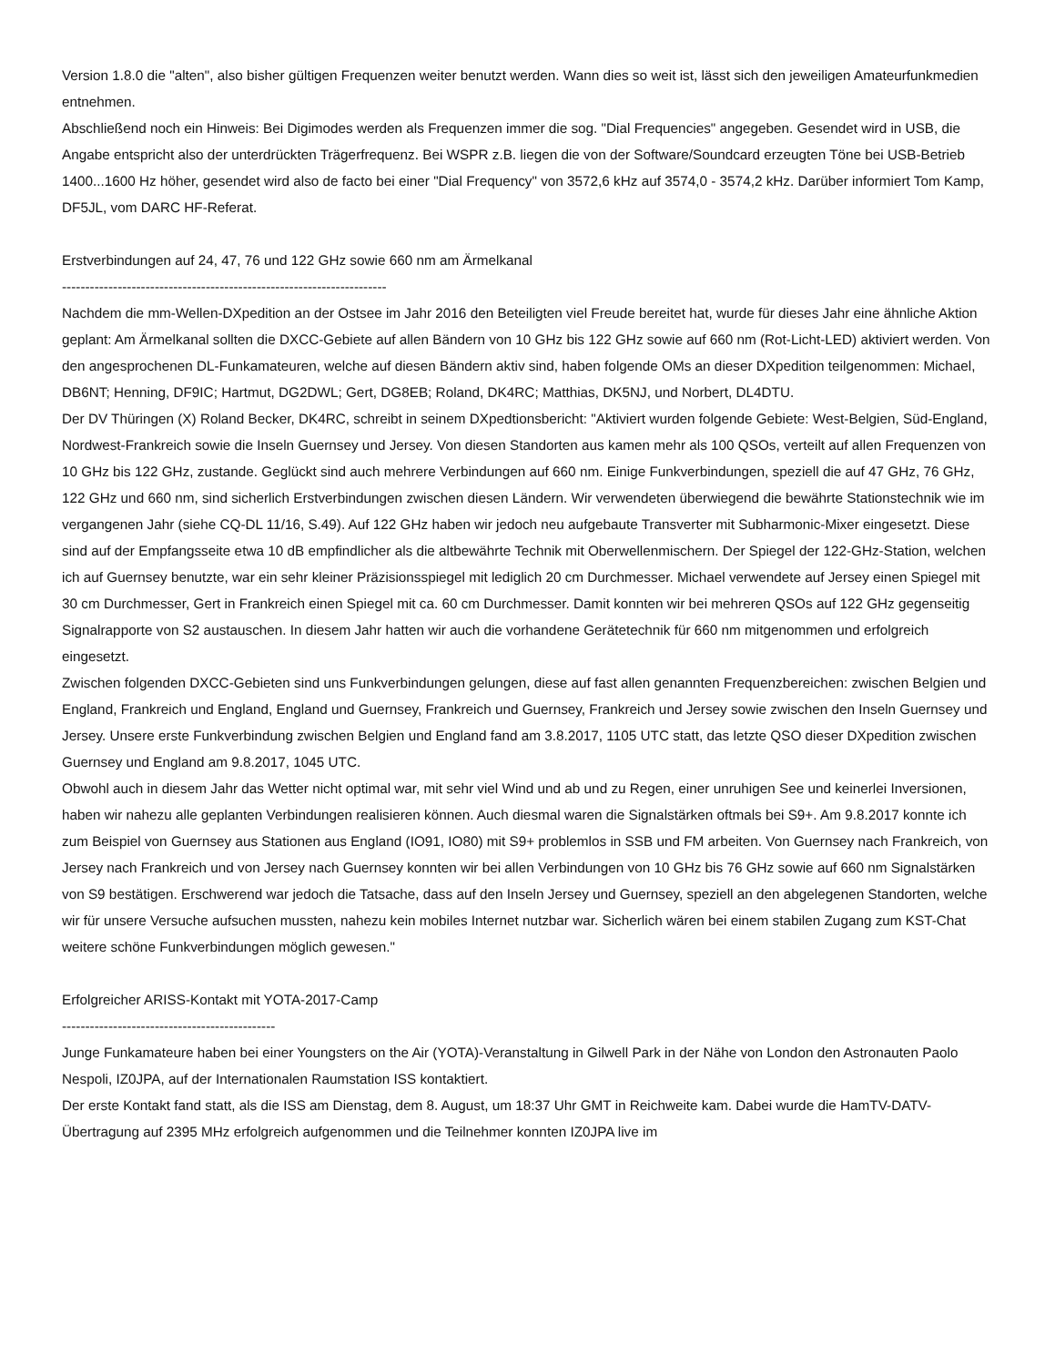Version 1.8.0 die "alten", also bisher gültigen Frequenzen weiter benutzt werden. Wann dies so weit ist, lässt sich den jeweiligen Amateurfunkmedien entnehmen.
Abschließend noch ein Hinweis: Bei Digimodes werden als Frequenzen immer die sog. "Dial Frequencies" angegeben. Gesendet wird in USB, die Angabe entspricht also der unterdrückten Trägerfrequenz. Bei WSPR z.B. liegen die von der Software/Soundcard erzeugten Töne bei USB-Betrieb 1400...1600 Hz höher, gesendet wird also de facto bei einer "Dial Frequency" von 3572,6 kHz auf 3574,0 - 3574,2 kHz. Darüber informiert Tom Kamp, DF5JL, vom DARC HF-Referat.
Erstverbindungen auf 24, 47, 76 und 122 GHz sowie 660 nm am Ärmelkanal
----------------------------------------------------------------------
Nachdem die mm-Wellen-DXpedition an der Ostsee im Jahr 2016 den Beteiligten viel Freude bereitet hat, wurde für dieses Jahr eine ähnliche Aktion geplant: Am Ärmelkanal sollten die DXCC-Gebiete auf allen Bändern von 10 GHz bis 122 GHz sowie auf 660 nm (Rot-Licht-LED) aktiviert werden. Von den angesprochenen DL-Funkamateuren, welche auf diesen Bändern aktiv sind, haben folgende OMs an dieser DXpedition teilgenommen: Michael, DB6NT; Henning, DF9IC; Hartmut, DG2DWL; Gert, DG8EB; Roland, DK4RC; Matthias, DK5NJ, und Norbert, DL4DTU.
Der DV Thüringen (X) Roland Becker, DK4RC, schreibt in seinem DXpedtionsbericht: "Aktiviert wurden folgende Gebiete: West-Belgien, Süd-England, Nordwest-Frankreich sowie die Inseln Guernsey und Jersey. Von diesen Standorten aus kamen mehr als 100 QSOs, verteilt auf allen Frequenzen von 10 GHz bis 122 GHz, zustande. Geglückt sind auch mehrere Verbindungen auf 660 nm. Einige Funkverbindungen, speziell die auf 47 GHz, 76 GHz, 122 GHz und 660 nm, sind sicherlich Erstverbindungen zwischen diesen Ländern. Wir verwendeten überwiegend die bewährte Stationstechnik wie im vergangenen Jahr (siehe CQ-DL 11/16, S.49). Auf 122 GHz haben wir jedoch neu aufgebaute Transverter mit Subharmonic-Mixer eingesetzt. Diese sind auf der Empfangsseite etwa 10 dB empfindlicher als die altbewährte Technik mit Oberwellenmischern. Der Spiegel der 122-GHz-Station, welchen ich auf Guernsey benutzte, war ein sehr kleiner Präzisionsspiegel mit lediglich 20 cm Durchmesser. Michael verwendete auf Jersey einen Spiegel mit 30 cm Durchmesser, Gert in Frankreich einen Spiegel mit ca. 60 cm Durchmesser. Damit konnten wir bei mehreren QSOs auf 122 GHz gegenseitig Signalrapporte von S2 austauschen. In diesem Jahr hatten wir auch die vorhandene Gerätetechnik für 660 nm mitgenommen und erfolgreich eingesetzt.
Zwischen folgenden DXCC-Gebieten sind uns Funkverbindungen gelungen, diese auf fast allen genannten Frequenzbereichen: zwischen Belgien und England, Frankreich und England, England und Guernsey, Frankreich und Guernsey, Frankreich und Jersey sowie zwischen den Inseln Guernsey und Jersey. Unsere erste Funkverbindung zwischen Belgien und England fand am 3.8.2017, 1105 UTC statt, das letzte QSO dieser DXpedition zwischen Guernsey und England am 9.8.2017, 1045 UTC.
Obwohl auch in diesem Jahr das Wetter nicht optimal war, mit sehr viel Wind und ab und zu Regen, einer unruhigen See und keinerlei Inversionen, haben wir nahezu alle geplanten Verbindungen realisieren können. Auch diesmal waren die Signalstärken oftmals bei S9+. Am 9.8.2017 konnte ich zum Beispiel von Guernsey aus Stationen aus England (IO91, IO80) mit S9+ problemlos in SSB und FM arbeiten. Von Guernsey nach Frankreich, von Jersey nach Frankreich und von Jersey nach Guernsey konnten wir bei allen Verbindungen von 10 GHz bis 76 GHz sowie auf 660 nm Signalstärken von S9 bestätigen. Erschwerend war jedoch die Tatsache, dass auf den Inseln Jersey und Guernsey, speziell an den abgelegenen Standorten, welche wir für unsere Versuche aufsuchen mussten, nahezu kein mobiles Internet nutzbar war. Sicherlich wären bei einem stabilen Zugang zum KST-Chat weitere schöne Funkverbindungen möglich gewesen."
Erfolgreicher ARISS-Kontakt mit YOTA-2017-Camp
----------------------------------------------
Junge Funkamateure haben bei einer Youngsters on the Air (YOTA)-Veranstaltung in Gilwell Park in der Nähe von London den Astronauten Paolo Nespoli, IZ0JPA, auf der Internationalen Raumstation ISS kontaktiert.
Der erste Kontakt fand statt, als die ISS am Dienstag, dem 8. August, um 18:37 Uhr GMT in Reichweite kam. Dabei wurde die HamTV-DATV-Übertragung auf 2395 MHz erfolgreich aufgenommen und die Teilnehmer konnten IZ0JPA live im